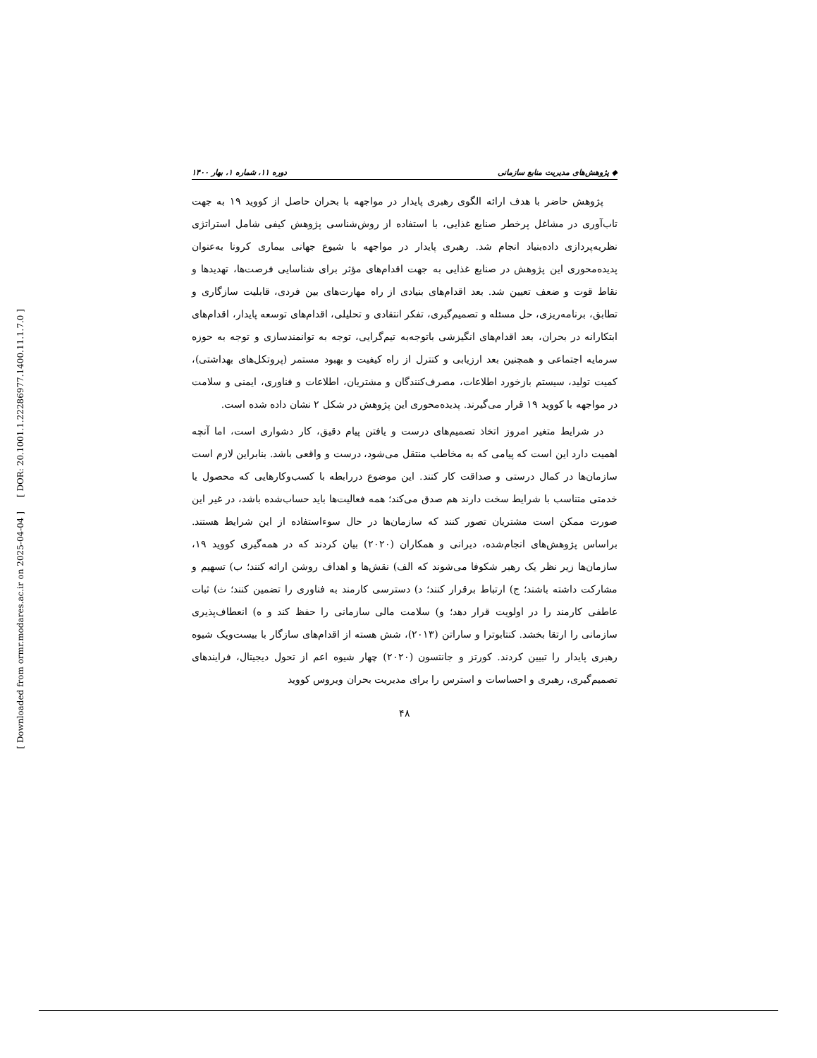[ DOR: 20.1001.1.22286977.1400.11.1.7.0 ]
[ Downloaded from ormr.modares.ac.ir on 2025-04-04 ]
◆ پژوهش‌های مدیریت منابع سازمانی دوره ۱۱، شماره ۱، بهار ۱۴۰۰
پژوهش حاضر با هدف ارائه الگوی رهبری پایدار در مواجهه با بحران حاصل از کووید ۱۹ به جهت تاب‌آوری در مشاغل پرخطر صنایع غذایی، با استفاده از روش‌شناسی پژوهش کیفی شامل استراتژی نظریه‌پردازی داده‌بنیاد انجام شد. رهبری پایدار در مواجهه با شیوع جهانی بیماری کرونا به‌عنوان پدیده‌محوری این پژوهش در صنایع غذایی به جهت اقدام‌های مؤثر برای شناسایی فرصت‌ها، تهدیدها و نقاط قوت و ضعف تعیین شد. بعد اقدام‌های بنیادی از راه مهارت‌های بین فردی، قابلیت سازگاری و تطابق، برنامه‌ریزی، حل مسئله و تصمیم‌گیری، تفکر انتقادی و تحلیلی، اقدام‌های توسعه پایدار، اقدام‌های ابتکارانه در بحران، بعد اقدام‌های انگیزشی باتوجه‌به تیم‌گرایی، توجه به توانمندسازی و توجه به حوزه سرمایه اجتماعی و همچنین بعد ارزیابی و کنترل از راه کیفیت و بهبود مستمر (پروتکل‌های بهداشتی)، کمیت تولید، سیستم بازخورد اطلاعات، مصرف‌کنندگان و مشتریان، اطلاعات و فناوری، ایمنی و سلامت در مواجهه با کووید ۱۹ قرار می‌گیرند. پدیده‌محوری این پژوهش در شکل ۲ نشان داده شده است.
در شرایط متغیر امروز اتخاذ تصمیم‌های درست و یافتن پیام دقیق، کار دشواری است، اما آنچه اهمیت دارد این است که پیامی که به مخاطب منتقل می‌شود، درست و واقعی باشد. بنابراین لازم است سازمان‌ها در کمال درستی و صداقت کار کنند. این موضوع دررابطه با کسب‌وکارهایی که محصول یا خدمتی متناسب با شرایط سخت دارند هم صدق می‌کند؛ همه فعالیت‌ها باید حساب‌شده باشد، در غیر این صورت ممکن است مشتریان تصور کنند که سازمان‌ها در حال سوءاستفاده از این شرایط هستند. براساس پژوهش‌های انجام‌شده، دیرانی و همکاران (۲۰۲۰) بیان کردند که در همه‌گیری کووید ۱۹، سازمان‌ها زیر نظر یک رهبر شکوفا می‌شوند که الف) نقش‌ها و اهداف روشن ارائه کنند؛ ب) تسهیم و مشارکت داشته باشند؛ ج) ارتباط برقرار کنند؛ د) دسترسی کارمند به فناوری را تضمین کنند؛ ث) ثبات عاطفی کارمند را در اولویت قرار دهد؛ و) سلامت مالی سازمانی را حفظ کند و ه) انعطاف‌پذیری سازمانی را ارتقا بخشد. کنتابوترا و ساراتن (۲۰۱۳)، شش هسته از اقدام‌های سازگار با بیست‌ویک شیوه رهبری پایدار را تبیین کردند. کورتز و جانتسون (۲۰۲۰) چهار شیوه اعم از تحول دیجیتال، فرایندهای تصمیم‌گیری، رهبری و احساسات و استرس را برای مدیریت بحران ویروس کووید
۴۸